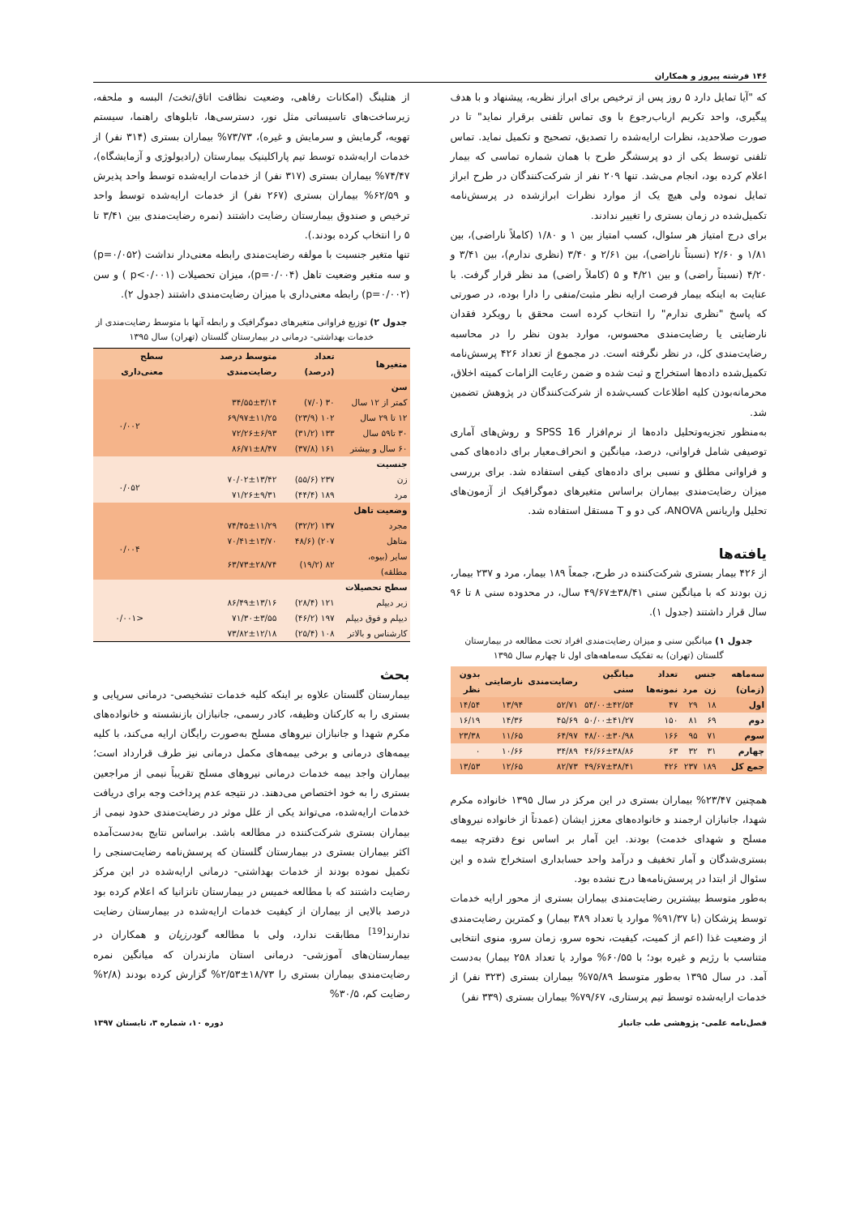۱۴۶ فرشته پیروز و همکاران
که "آیا تمایل دارد ۵ روز پس از ترخیص برای ابراز نظریه، پیشنهاد و با هدف پیگیری، واحد تکریم ارباب‌رجوع با وی تماس تلفنی برقرار نماید" تا در صورت صلاحدید، نظرات ارایه‌شده را تصدیق، تصحیح و تکمیل نماید. تماس تلفنی توسط یکی از دو پرسشگر طرح با همان شماره تماسی که بیمار اعلام کرده بود، انجام می‌شد. تنها ۲۰۹ نفر از شرکت‌کنندگان در طرح ابراز تمایل نموده ولی هیچ یک از موارد نظرات ابرازشده در پرسش‌نامه تکمیل‌شده در زمان بستری را تغییر ندادند.
برای درج امتیاز هر سئوال، کسب امتیاز بین ۱ و ۱/۸۰ (کاملاً ناراضی)، بین ۱/۸۱ و ۲/۶۰ (نسبتاً ناراضی)، بین ۲/۶۱ و ۳/۴۰ (نظری ندارم)، بین ۳/۴۱ و ۴/۲۰ (نسبتاً راضی) و بین ۴/۲۱ و ۵ (کاملاً راضی) مد نظر قرار گرفت. با عنایت به اینکه بیمار فرصت ارایه نظر مثبت/منفی را دارا بوده، در صورتی که پاسخ "نظری ندارم" را انتخاب کرده است محقق با رویکرد فقدان نارضایتی یا رضایت‌مندی محسوس، موارد بدون نظر را در محاسبه رضایت‌مندی کل، در نظر نگرفته است. در مجموع از تعداد ۴۲۶ پرسش‌نامه تکمیل‌شده داده‌ها استخراج و ثبت شده و ضمن رعایت الزامات کمیته اخلاق، محرمانه‌بودن کلیه اطلاعات کسب‌شده از شرکت‌کنندگان در پژوهش تضمین شد.
به‌منظور تجزیه‌وتحلیل داده‌ها از نرم‌افزار SPSS 16 و روش‌های آماری توصیفی شامل فراوانی، درصد، میانگین و انحراف‌معیار برای داده‌های کمی و فراوانی مطلق و نسبی برای داده‌های کیفی استفاده شد. برای بررسی میزان رضایت‌مندی بیماران براساس متغیرهای دموگرافیک از آزمون‌های تحلیل واریانس ANOVA، کی دو و T مستقل استفاده شد.
یافته‌ها
از ۴۲۶ بیمار بستری شرکت‌کننده در طرح، جمعاً ۱۸۹ بیمار، مرد و ۲۳۷ بیمار، زن بودند که با میانگین سنی ۳۸/۴۱±۴۹/۶۷ سال، در محدوده سنی ۸ تا ۹۶ سال قرار داشتند (جدول ۱).
جدول ۱) میانگین سنی و میزان رضایت‌مندی افراد تحت مطالعه در بیمارستان گلستان (تهران) به تفکیک سه‌ماهه‌های اول تا چهارم سال ۱۳۹۵
| سه‌ماهه (زمان) | جنس | | تعداد نمونه‌ها | میانگین سنی | رضایت‌مندی | نارضایتی | بدون نظر |
| --- | --- | --- | --- | --- | --- | --- | --- |
| | زن | مرد | | | | | |
| اول | ۱۸ | ۲۹ | ۴۷ | ۵۴/۰۰±۴۲/۵۴ | ۵۲/۷۱ | ۱۳/۹۴ | ۱۴/۵۴ |
| دوم | ۶۹ | ۸۱ | ۱۵۰ | ۵۰/۰۰±۴۱/۲۷ | ۴۵/۶۹ | ۱۴/۳۶ | ۱۶/۱۹ |
| سوم | ۷۱ | ۹۵ | ۱۶۶ | ۴۸/۰۰±۳۰/۹۸ | ۶۴/۹۷ | ۱۱/۶۵ | ۲۳/۳۸ |
| چهارم | ۳۱ | ۳۲ | ۶۳ | ۴۶/۶۶±۳۸/۸۶ | ۳۴/۸۹ | ۱۰/۶۶ | ۰ |
| جمع کل | ۱۸۹ | ۲۳۷ | ۴۲۶ | ۴۹/۶۷±۳۸/۴۱ | ۸۲/۷۳ | ۱۲/۶۵ | ۱۳/۵۳ |
همچنین ۲۳/۴۷% بیماران بستری در این مرکز در سال ۱۳۹۵ خانواده مکرم شهدا، جانبازان ارجمند و خانواده‌های معزز ایشان (عمدتاً از خانواده نیروهای مسلح و شهدای خدمت) بودند. این آمار بر اساس نوع دفترچه بیمه بستری‌شدگان و آمار تخفیف و درآمد واحد حسابداری استخراج شده و این سئوال از ابتدا در پرسش‌نامه‌ها درج نشده بود.
به‌طور متوسط بیشترین رضایت‌مندی بیماران بستری از محور ارایه خدمات توسط پزشکان (با ۹۱/۳۷% موارد یا تعداد ۳۸۹ بیمار) و کمترین رضایت‌مندی از وضعیت غذا (اعم از کمیت، کیفیت، نحوه سرو، زمان سرو، منوی انتخابی متناسب با رژیم و غیره بود؛ با ۶۰/۵۵% موارد یا تعداد ۲۵۸ بیمار) به‌دست آمد. در سال ۱۳۹۵ به‌طور متوسط ۷۵/۸۹% بیماران بستری (۳۲۳ نفر) از خدمات ارایه‌شده توسط تیم پرستاری، ۷۹/۶۷% بیماران بستری (۳۳۹ نفر)
از هتلینگ (امکانات رفاهی، وضعیت نظافت اتاق/تخت/ البسه و ملحفه، زیرساخت‌های تاسیساتی مثل نور، دسترسی‌ها، تابلوهای راهنما، سیستم تهویه، گرمایش و سرمایش و غیره)، ۷۳/۷۳% بیماران بستری (۳۱۴ نفر) از خدمات ارایه‌شده توسط تیم پاراکلینیک بیمارستان (رادیولوژی و آزمایشگاه)، ۷۴/۴۷% بیماران بستری (۳۱۷ نفر) از خدمات ارایه‌شده توسط واحد پذیرش و ۶۲/۵۹% بیماران بستری (۲۶۷ نفر) از خدمات ارایه‌شده توسط واحد ترخیص و صندوق بیمارستان رضایت داشتند (نمره رضایت‌مندی بین ۳/۴۱ تا ۵ را انتخاب کرده بودند.).
تنها متغیر جنسیت با مولفه رضایت‌مندی رابطه معنی‌دار نداشت (p=۰/۰۵۲) و سه متغیر وضعیت تاهل (p=۰/۰۰۴)، میزان تحصیلات (p<۰/۰۰۱ ) و سن (p=۰/۰۰۲) رابطه معنی‌داری با میزان رضایت‌مندی داشتند (جدول ۲).
جدول ۲) توزیع فراوانی متغیرهای دموگرافیک و رابطه آنها با متوسط رضایت‌مندی از خدمات بهداشتی- درمانی در بیمارستان گلستان (تهران) سال ۱۳۹۵
| متغیرها | تعداد (درصد) | متوسط درصد رضایت‌مندی | سطح معنی‌داری |
| --- | --- | --- | --- |
| سن | | | |
| کمتر از ۱۲ سال | ۳۰ (۷/۰) | ۳۴/۵۵±۳/۱۴ | ۰/۰۰۲ |
| ۱۲ تا ۲۹ سال | ۱۰۲ (۲۳/۹) | ۶۹/۹۷±۱۱/۲۵ | |
| ۳۰ تا۵۹ سال | ۱۳۳ (۳۱/۲) | ۷۲/۲۶±۶/۹۳ | |
| ۶۰ سال و بیشتر | ۱۶۱ (۳۷/۸) | ۸۶/۷۱±۸/۴۷ | |
| جنسیت | | | |
| زن | ۲۳۷ (۵۵/۶) | ۷۰/۰۲±۱۳/۴۲ | ۰/۰۵۲ |
| مرد | ۱۸۹ (۴۴/۴) | ۷۱/۲۶±۹/۳۱ | |
| وضعیت تاهل | | | |
| مجرد | ۱۳۷ (۳۲/۲) | ۷۴/۴۵±۱۱/۲۹ | ۰/۰۰۴ |
| متاهل | ۲۰۷) (۴۸/۶ | ۷۰/۴۱±۱۳/۷۰ | |
| سایر (بیوه، مطلقه) | ۸۲ (۱۹/۲) | ۶۳/۷۳±۲۸/۷۴ | |
| سطح تحصیلات | | | |
| زیر دیپلم | ۱۲۱ (۲۸/۴) | ۸۶/۴۹±۱۳/۱۶ | <۰/۰۰۱ |
| دیپلم و فوق دیپلم | ۱۹۷ (۴۶/۲) | ۷۱/۳۰±۳/۵۵ | |
| کارشناس و بالاتر | ۱۰۸ (۲۵/۴) | ۷۳/۸۲±۱۲/۱۸ | |
بحث
بیمارستان گلستان علاوه بر اینکه کلیه خدمات تشخیصی- درمانی سرپایی و بستری را به کارکنان وظیفه، کادر رسمی، جانبازان بازنشسته و خانواده‌های مکرم شهدا و جانبازان نیروهای مسلح به‌صورت رایگان ارایه می‌کند، با کلیه بیمه‌های درمانی و برخی بیمه‌های مکمل درمانی نیز طرف قرارداد است؛ بیماران واجد بیمه خدمات درمانی نیروهای مسلح تقریباً نیمی از مراجعین بستری را به خود اختصاص می‌دهند. در نتیجه عدم پرداخت وجه برای دریافت خدمات ارایه‌شده، می‌تواند یکی از علل موثر در رضایت‌مندی حدود نیمی از بیماران بستری شرکت‌کننده در مطالعه باشد. براساس نتایج به‌دست‌آمده اکثر بیماران بستری در بیمارستان گلستان که پرسش‌نامه رضایت‌سنجی را تکمیل نموده بودند از خدمات بهداشتی- درمانی ارایه‌شده در این مرکز رضایت داشتند که با مطالعه خمیس در بیمارستان تانزانیا که اعلام کرده بود درصد بالایی از بیماران از کیفیت خدمات ارایه‌شده در بیمارستان رضایت ندارند<sup>[19]</sup> مطابقت ندارد، ولی با مطالعه گودرزیان و همکاران در بیمارستان‌های آموزشی- درمانی استان مازندران که میانگین نمره رضایت‌مندی بیماران بستری را ۱۸/۷۳±۲/۵۳% گزارش کرده بودند (۲/۸% رضایت کم، ۳۰/۵%
فصل‌نامه علمی- پژوهشی طب جانباز دوره ۱۰، شماره ۳، تابستان ۱۳۹۷